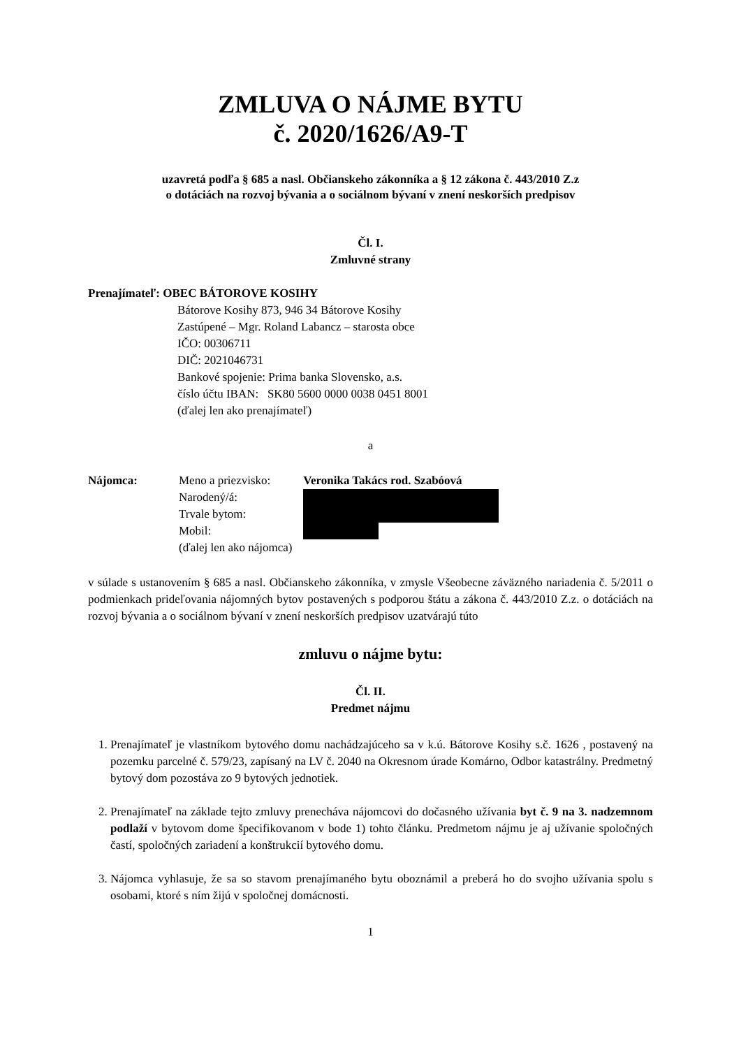ZMLUVA O NÁJME BYTU
č. 2020/1626/A9-T
uzavretá podľa § 685 a nasl. Občianskeho zákonníka a § 12 zákona č. 443/2010 Z.z
o dotáciách na rozvoj bývania a o sociálnom bývaní v znení neskorších predpisov
Čl. I.
Zmluvné strany
Prenajímateľ: OBEC BÁTOROVE KOSIHY
Bátorove Kosihy 873, 946 34 Bátorove Kosihy
Zastúpené – Mgr. Roland Labancz – starosta obce
IČO: 00306711
DIČ: 2021046731
Bankové spojenie: Prima banka Slovensko, a.s.
číslo účtu IBAN: SK80 5600 0000 0038 0451 8001
(ďalej len ako prenajímateľ)
a
Nájomca: Meno a priezvisko: Veronika Takács rod. Szabóová
Narodený/á:
Trvale bytom:
Mobil:
(ďalej len ako nájomca)
v súlade s ustanovením § 685 a nasl. Občianskeho zákonníka, v zmysle Všeobecne záväzného nariadenia č. 5/2011 o podmienkach prideľovania nájomných bytov postavených s podporou štátu a zákona č. 443/2010 Z.z. o dotáciách na rozvoj bývania a o sociálnom bývaní v znení neskorších predpisov uzatvárajú túto
zmluvu o nájme bytu:
Čl. II.
Predmet nájmu
1. Prenajímateľ je vlastníkom bytového domu nachádzajúceho sa v k.ú. Bátorove Kosihy s.č. 1626 , postavený na pozemku parcelné č. 579/23, zapísaný na LV č. 2040 na Okresnom úrade Komárno, Odbor katastrálny. Predmetný bytový dom pozostáva zo 9 bytových jednotiek.
2. Prenajímateľ na základe tejto zmluvy prenecháva nájomcovi do dočasného užívania byt č. 9 na 3. nadzemnom podlaží v bytovom dome špecifikovanom v bode 1) tohto článku. Predmetom nájmu je aj užívanie spoločných častí, spoločných zariadení a konštrukcií bytového domu.
3. Nájomca vyhlasuje, že sa so stavom prenajímaného bytu oboznámil a preberá ho do svojho užívania spolu s osobami, ktoré s ním žijú v spoločnej domácnosti.
1